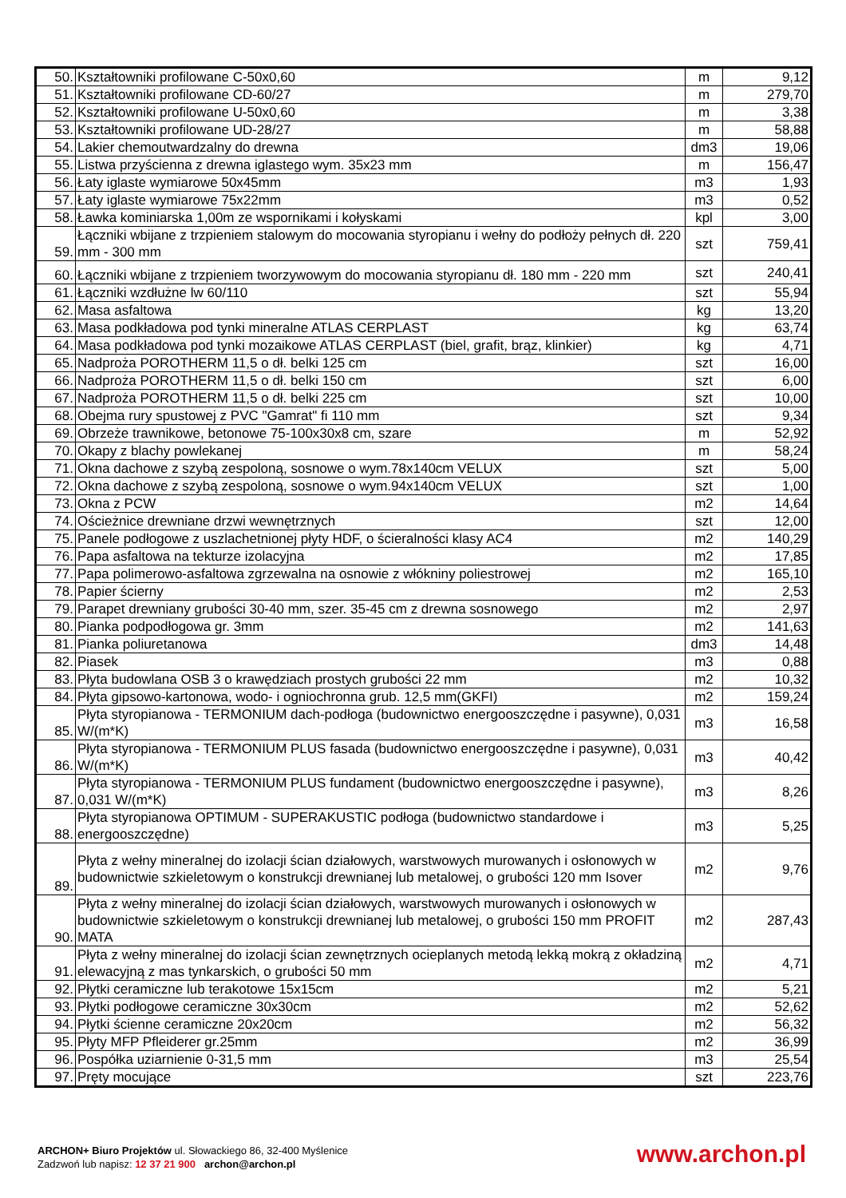| 50. | Kształtowniki profilowane C-50x0,60 | m | 9,12 |
| 51. | Kształtowniki profilowane CD-60/27 | m | 279,70 |
| 52. | Kształtowniki profilowane U-50x0,60 | m | 3,38 |
| 53. | Kształtowniki profilowane UD-28/27 | m | 58,88 |
| 54. | Lakier chemoutwardzalny do drewna | dm3 | 19,06 |
| 55. | Listwa przyścienna z drewna iglastego wym. 35x23 mm | m | 156,47 |
| 56. | Łaty iglaste wymiarowe 50x45mm | m3 | 1,93 |
| 57. | Łaty iglaste wymiarowe 75x22mm | m3 | 0,52 |
| 58. | Ławka kominiarska 1,00m ze wspornikami i kołyskami | kpl | 3,00 |
| 59. | Łączniki wbijane z trzpieniem stalowym do mocowania styropianu i wełny do podłoży pełnych dł. 220 mm - 300 mm | szt | 759,41 |
| 60. | Łączniki wbijane z trzpieniem tworzywowym do mocowania styropianu dł. 180 mm - 220 mm | szt | 240,41 |
| 61. | Łączniki wzdłużne lw 60/110 | szt | 55,94 |
| 62. | Masa asfaltowa | kg | 13,20 |
| 63. | Masa podkładowa pod tynki mineralne ATLAS CERPLAST | kg | 63,74 |
| 64. | Masa podkładowa pod tynki mozaikowe ATLAS CERPLAST (biel, grafit, brąz, klinkier) | kg | 4,71 |
| 65. | Nadproża POROTHERM 11,5 o dł. belki 125 cm | szt | 16,00 |
| 66. | Nadproża POROTHERM 11,5 o dł. belki 150 cm | szt | 6,00 |
| 67. | Nadproża POROTHERM 11,5 o dł. belki 225 cm | szt | 10,00 |
| 68. | Obejma rury spustowej z PVC "Gamrat" fi 110 mm | szt | 9,34 |
| 69. | Obrzeże trawnikowe, betonowe 75-100x30x8 cm, szare | m | 52,92 |
| 70. | Okapy z blachy powlekanej | m | 58,24 |
| 71. | Okna dachowe z szybą zespoloną, sosnowe o wym.78x140cm VELUX | szt | 5,00 |
| 72. | Okna dachowe z szybą zespoloną, sosnowe o wym.94x140cm VELUX | szt | 1,00 |
| 73. | Okna z PCW | m2 | 14,64 |
| 74. | Ościeżnice drewniane drzwi wewnętrznych | szt | 12,00 |
| 75. | Panele podłogowe z uszlachetnionej płyty HDF, o ścieralności klasy AC4 | m2 | 140,29 |
| 76. | Papa asfaltowa na tekturze izolacyjna | m2 | 17,85 |
| 77. | Papa polimerowo-asfaltowa zgrzewalna na osnowie z włókniny poliestrowej | m2 | 165,10 |
| 78. | Papier ścierny | m2 | 2,53 |
| 79. | Parapet drewniany grubości 30-40 mm, szer. 35-45 cm z drewna sosnowego | m2 | 2,97 |
| 80. | Pianka podpodłogowa gr. 3mm | m2 | 141,63 |
| 81. | Pianka poliuretanowa | dm3 | 14,48 |
| 82. | Piasek | m3 | 0,88 |
| 83. | Płyta budowlana OSB 3 o krawędziach prostych grubości 22 mm | m2 | 10,32 |
| 84. | Płyta gipsowo-kartonowa, wodo- i ogniochronna grub. 12,5 mm(GKFI) | m2 | 159,24 |
| 85. | Płyta styropianowa - TERMONIUM dach-podłoga (budownictwo energooszczędne i pasywne), 0,031 W/(m*K) | m3 | 16,58 |
| 86. | Płyta styropianowa - TERMONIUM PLUS fasada (budownictwo energooszczędne i pasywne), 0,031 W/(m*K) | m3 | 40,42 |
| 87. | Płyta styropianowa - TERMONIUM PLUS fundament (budownictwo energooszczędne i pasywne), 0,031 W/(m*K) | m3 | 8,26 |
| 88. | Płyta styropianowa OPTIMUM - SUPERAKUSTIC podłoga (budownictwo standardowe i energooszczędne) | m3 | 5,25 |
| 89. | Płyta z wełny mineralnej do izolacji ścian działowych, warstwowych murowanych i osłonowych w budownictwie szkieletowym o konstrukcji drewnianej lub metalowej, o grubości 120 mm Isover | m2 | 9,76 |
| 90. | Płyta z wełny mineralnej do izolacji ścian działowych, warstwowych murowanych i osłonowych w budownictwie szkieletowym o konstrukcji drewnianej lub metalowej, o grubości 150 mm PROFIT MATA | m2 | 287,43 |
| 91. | Płyta z wełny mineralnej do izolacji ścian zewnętrznych ocieplanych metodą lekką mokrą z okładziną elewacyjną z mas tynkarskich, o grubości 50 mm | m2 | 4,71 |
| 92. | Płytki ceramiczne lub terakotowe 15x15cm | m2 | 5,21 |
| 93. | Płytki podłogowe ceramiczne 30x30cm | m2 | 52,62 |
| 94. | Płytki ścienne ceramiczne 20x20cm | m2 | 56,32 |
| 95. | Płyty MFP Pfleiderer gr.25mm | m2 | 36,99 |
| 96. | Pospółka uziarnienie 0-31,5 mm | m3 | 25,54 |
| 97. | Pręty mocujące | szt | 223,76 |
ARCHON+ Biuro Projektów ul. Słowackiego 86, 32-400 Myślenice
Zadzwoń lub napisz: 12 37 21 900 archon@archon.pl
www.archon.pl